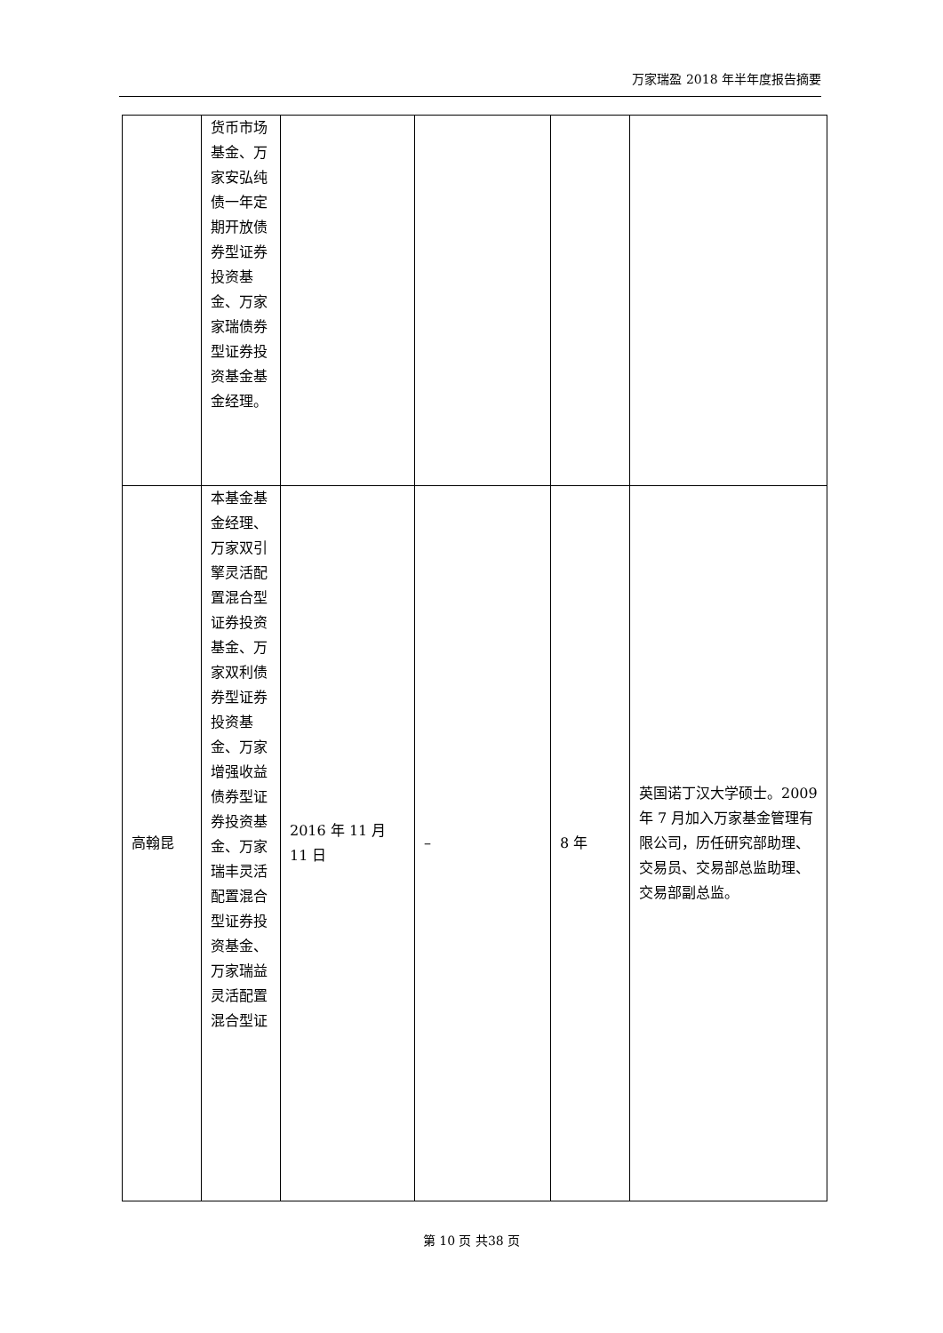万家瑞盈 2018 年半年度报告摘要
| | 货币市场基金、万家安弘纯债一年定期开放债券型证券投资基金、万家家瑞债券型证券投资基金基金经理。 | | | | |
| 高翰昆 | 本基金基金经理、万家双引擎灵活配置混合型证券投资基金、万家双利债券型证券投资基金、万家增强收益债券型证券投资基金、万家瑞丰灵活配置混合型证券投资基金、万家瑞益灵活配置混合型证 | 2016 年 11 月 11 日 | – | 8 年 | 英国诺丁汉大学硕士。2009 年 7 月加入万家基金管理有限公司，历任研究部助理、交易员、交易部总监助理、交易部副总监。 |
第 10 页 共38 页